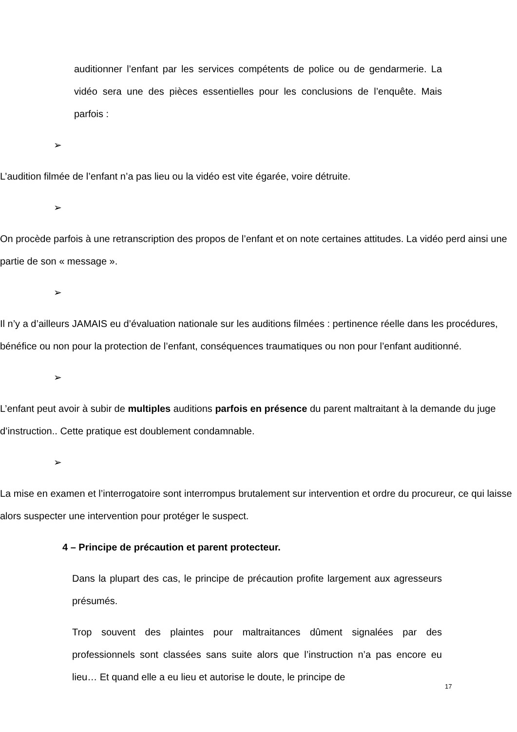auditionner l’enfant par les services compétents de police ou de gendarmerie. La vidéo sera une des pièces essentielles pour les conclusions de l’enquête. Mais parfois :
➢ L’audition filmée de l’enfant n’a pas lieu ou la vidéo est vite égarée, voire détruite.
➢ On procède parfois à une retranscription des propos de l’enfant et on note certaines attitudes. La vidéo perd ainsi une partie de son « message ».
➢ Il n’y a d’ailleurs JAMAIS eu d’évaluation nationale sur les auditions filmées : pertinence réelle dans les procédures, bénéfice ou non pour la protection de l’enfant, conséquences traumatiques ou non pour l’enfant auditionné.
➢ L’enfant peut avoir à subir de multiples auditions parfois en présence du parent maltraitant à la demande du juge d’instruction.. Cette pratique est doublement condamnable.
➢ La mise en examen et l’interrogatoire sont interrompus brutalement sur intervention et ordre du procureur, ce qui laisse alors suspecter une intervention pour protéger le suspect.
4 – Principe de précaution et parent protecteur.
Dans la plupart des cas, le principe de précaution profite largement aux agresseurs présumés.
Trop souvent des plaintes pour maltraitances dûment signalées par des professionnels sont classées sans suite alors que l’instruction n’a pas encore eu lieu… Et quand elle a eu lieu et autorise le doute, le principe de
17